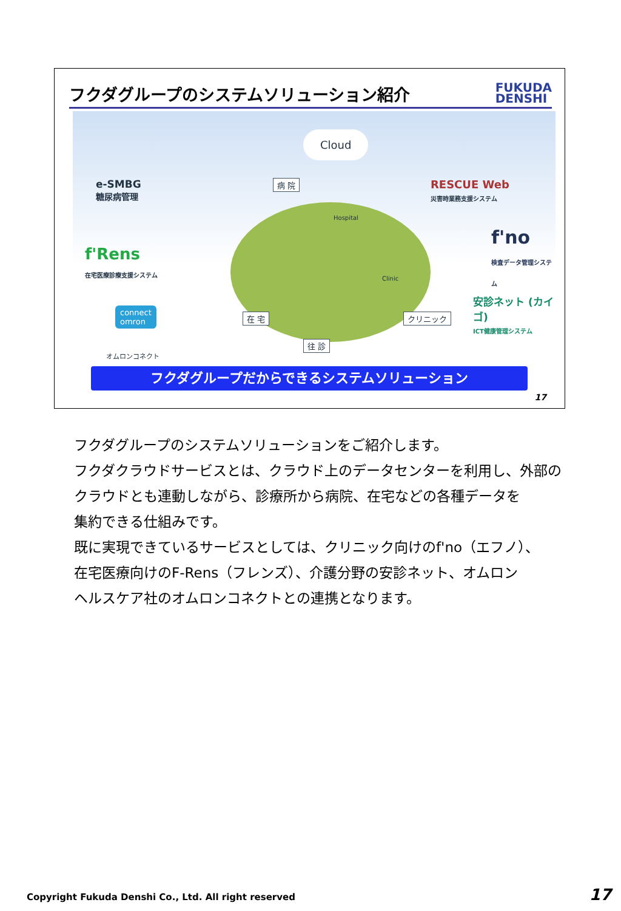フクダグループのシステムソリューション紹介 FUKUDA
DENSHI
Cloud
e-SMBG
糖尿病管理
病 院 RESCUE Web
災害時業務支援システム
f'Rens
在宅医療診療支援システム
f'no
検査データ管理システム
connect
omron
オムロンコネクト
安診ネット (カイゴ)
ICT健康管理システム 在 宅 クリニック
往 診
Hospital
Clinic
フクダグループだからできるシステムソリューション
17
フクダグループのシステムソリューションをご紹介します。
フクダクラウドサービスとは、クラウド上のデータセンターを利用し、外部の
クラウドとも連動しながら、診療所から病院、在宅などの各種データを
集約できる仕組みです。
既に実現できているサービスとしては、クリニック向けのf'no（エフノ）、
在宅医療向けのF-Rens（フレンズ）、介護分野の安診ネット、オムロン
ヘルスケア社のオムロンコネクトとの連携となります。
Copyright Fukuda Denshi Co., Ltd. All right reserved
17